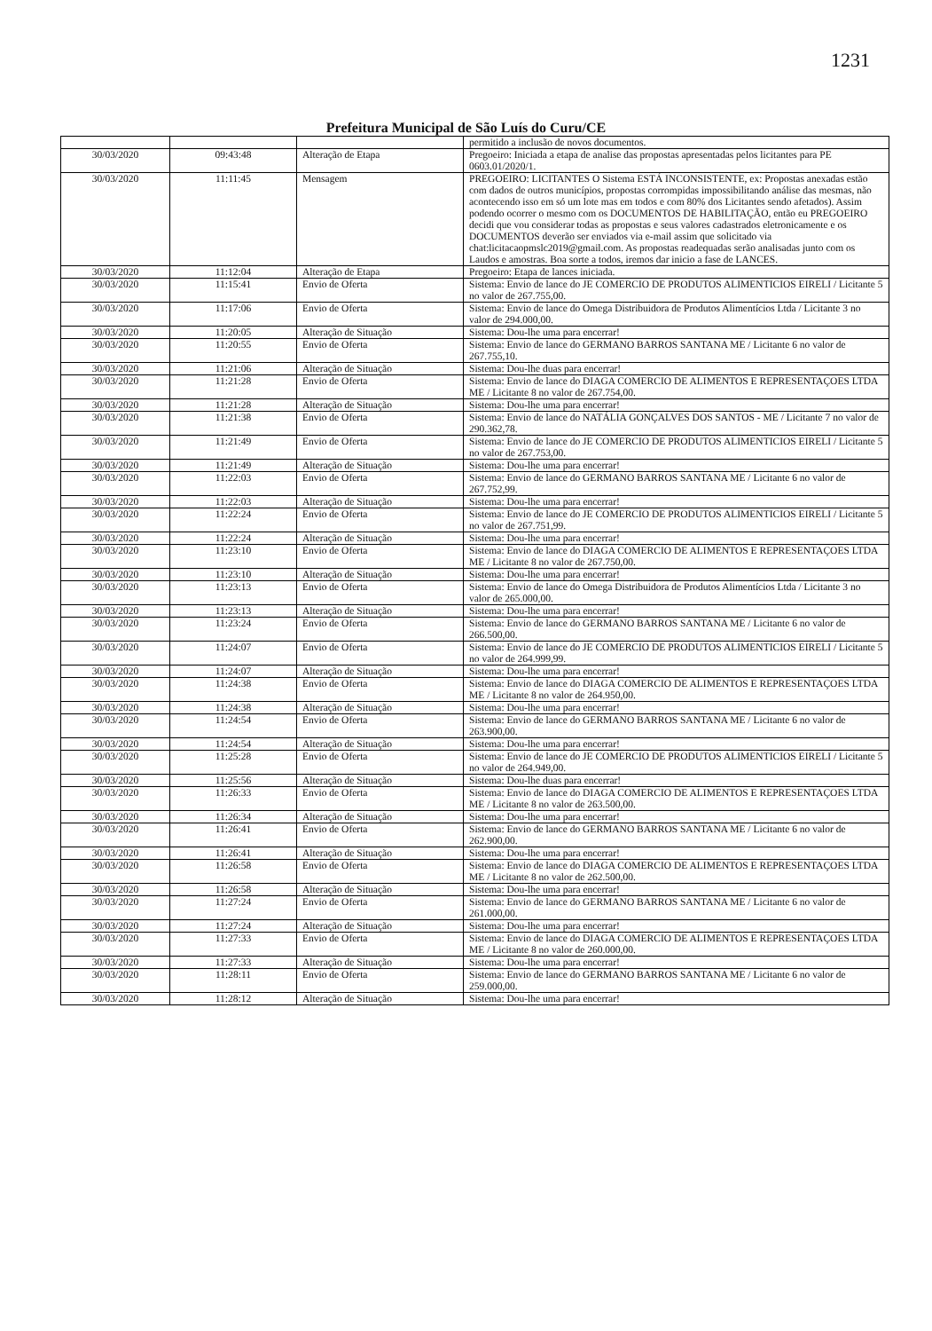1231
Prefeitura Municipal de São Luís do Curu/CE
| | | | permitido a inclusão de novos documentos. |
| 30/03/2020 | 09:43:48 | Alteração de Etapa | Pregoeiro: Iniciada a etapa de analise das propostas apresentadas pelos licitantes para PE 0603.01/2020/1. |
| 30/03/2020 | 11:11:45 | Mensagem | PREGOEIRO: LICITANTES O Sistema ESTÁ INCONSISTENTE, ex: Propostas anexadas estão com dados de outros municípios, propostas corrompidas impossibilitando análise das mesmas, não acontecendo isso em só um lote mas em todos e com 80% dos Licitantes sendo afetados). Assim podendo ocorrer o mesmo com os DOCUMENTOS DE HABILITAÇÃO, então eu PREGOEIRO decidi que vou considerar todas as propostas e seus valores cadastrados eletronicamente e os DOCUMENTOS deverão ser enviados via e-mail assim que solicitado via chat:licitacaopmslc2019@gmail.com. As propostas readequadas serão analisadas junto com os Laudos e amostras. Boa sorte a todos, iremos dar inicio a fase de LANCES. |
| 30/03/2020 | 11:12:04 | Alteração de Etapa | Pregoeiro: Etapa de lances iniciada. |
| 30/03/2020 | 11:15:41 | Envio de Oferta | Sistema: Envio de lance do JE COMERCIO DE PRODUTOS ALIMENTICIOS EIRELI / Licitante 5 no valor de 267.755,00. |
| 30/03/2020 | 11:17:06 | Envio de Oferta | Sistema: Envio de lance do Omega Distribuidora de Produtos Alimentícios Ltda / Licitante 3 no valor de 294.000,00. |
| 30/03/2020 | 11:20:05 | Alteração de Situação | Sistema: Dou-lhe uma para encerrar! |
| 30/03/2020 | 11:20:55 | Envio de Oferta | Sistema: Envio de lance do GERMANO BARROS SANTANA ME / Licitante 6 no valor de 267.755,10. |
| 30/03/2020 | 11:21:06 | Alteração de Situação | Sistema: Dou-lhe duas para encerrar! |
| 30/03/2020 | 11:21:28 | Envio de Oferta | Sistema: Envio de lance do DIAGA COMERCIO DE ALIMENTOS E REPRESENTAÇOES LTDA ME / Licitante 8 no valor de 267.754,00. |
| 30/03/2020 | 11:21:28 | Alteração de Situação | Sistema: Dou-lhe uma para encerrar! |
| 30/03/2020 | 11:21:38 | Envio de Oferta | Sistema: Envio de lance do NATÁLIA GONÇALVES DOS SANTOS - ME / Licitante 7 no valor de 290.362,78. |
| 30/03/2020 | 11:21:49 | Envio de Oferta | Sistema: Envio de lance do JE COMERCIO DE PRODUTOS ALIMENTICIOS EIRELI / Licitante 5 no valor de 267.753,00. |
| 30/03/2020 | 11:21:49 | Alteração de Situação | Sistema: Dou-lhe uma para encerrar! |
| 30/03/2020 | 11:22:03 | Envio de Oferta | Sistema: Envio de lance do GERMANO BARROS SANTANA ME / Licitante 6 no valor de 267.752,99. |
| 30/03/2020 | 11:22:03 | Alteração de Situação | Sistema: Dou-lhe uma para encerrar! |
| 30/03/2020 | 11:22:24 | Envio de Oferta | Sistema: Envio de lance do JE COMERCIO DE PRODUTOS ALIMENTICIOS EIRELI / Licitante 5 no valor de 267.751,99. |
| 30/03/2020 | 11:22:24 | Alteração de Situação | Sistema: Dou-lhe uma para encerrar! |
| 30/03/2020 | 11:23:10 | Envio de Oferta | Sistema: Envio de lance do DIAGA COMERCIO DE ALIMENTOS E REPRESENTAÇOES LTDA ME / Licitante 8 no valor de 267.750,00. |
| 30/03/2020 | 11:23:10 | Alteração de Situação | Sistema: Dou-lhe uma para encerrar! |
| 30/03/2020 | 11:23:13 | Envio de Oferta | Sistema: Envio de lance do Omega Distribuidora de Produtos Alimentícios Ltda / Licitante 3 no valor de 265.000,00. |
| 30/03/2020 | 11:23:13 | Alteração de Situação | Sistema: Dou-lhe uma para encerrar! |
| 30/03/2020 | 11:23:24 | Envio de Oferta | Sistema: Envio de lance do GERMANO BARROS SANTANA ME / Licitante 6 no valor de 266.500,00. |
| 30/03/2020 | 11:24:07 | Envio de Oferta | Sistema: Envio de lance do JE COMERCIO DE PRODUTOS ALIMENTICIOS EIRELI / Licitante 5 no valor de 264.999,99. |
| 30/03/2020 | 11:24:07 | Alteração de Situação | Sistema: Dou-lhe uma para encerrar! |
| 30/03/2020 | 11:24:38 | Envio de Oferta | Sistema: Envio de lance do DIAGA COMERCIO DE ALIMENTOS E REPRESENTAÇOES LTDA ME / Licitante 8 no valor de 264.950,00. |
| 30/03/2020 | 11:24:38 | Alteração de Situação | Sistema: Dou-lhe uma para encerrar! |
| 30/03/2020 | 11:24:54 | Envio de Oferta | Sistema: Envio de lance do GERMANO BARROS SANTANA ME / Licitante 6 no valor de 263.900,00. |
| 30/03/2020 | 11:24:54 | Alteração de Situação | Sistema: Dou-lhe uma para encerrar! |
| 30/03/2020 | 11:25:28 | Envio de Oferta | Sistema: Envio de lance do JE COMERCIO DE PRODUTOS ALIMENTICIOS EIRELI / Licitante 5 no valor de 264.949,00. |
| 30/03/2020 | 11:25:56 | Alteração de Situação | Sistema: Dou-lhe duas para encerrar! |
| 30/03/2020 | 11:26:33 | Envio de Oferta | Sistema: Envio de lance do DIAGA COMERCIO DE ALIMENTOS E REPRESENTAÇOES LTDA ME / Licitante 8 no valor de 263.500,00. |
| 30/03/2020 | 11:26:34 | Alteração de Situação | Sistema: Dou-lhe uma para encerrar! |
| 30/03/2020 | 11:26:41 | Envio de Oferta | Sistema: Envio de lance do GERMANO BARROS SANTANA ME / Licitante 6 no valor de 262.900,00. |
| 30/03/2020 | 11:26:41 | Alteração de Situação | Sistema: Dou-lhe uma para encerrar! |
| 30/03/2020 | 11:26:58 | Envio de Oferta | Sistema: Envio de lance do DIAGA COMERCIO DE ALIMENTOS E REPRESENTAÇOES LTDA ME / Licitante 8 no valor de 262.500,00. |
| 30/03/2020 | 11:26:58 | Alteração de Situação | Sistema: Dou-lhe uma para encerrar! |
| 30/03/2020 | 11:27:24 | Envio de Oferta | Sistema: Envio de lance do GERMANO BARROS SANTANA ME / Licitante 6 no valor de 261.000,00. |
| 30/03/2020 | 11:27:24 | Alteração de Situação | Sistema: Dou-lhe uma para encerrar! |
| 30/03/2020 | 11:27:33 | Envio de Oferta | Sistema: Envio de lance do DIAGA COMERCIO DE ALIMENTOS E REPRESENTAÇOES LTDA ME / Licitante 8 no valor de 260.000,00. |
| 30/03/2020 | 11:27:33 | Alteração de Situação | Sistema: Dou-lhe uma para encerrar! |
| 30/03/2020 | 11:28:11 | Envio de Oferta | Sistema: Envio de lance do GERMANO BARROS SANTANA ME / Licitante 6 no valor de 259.000,00. |
| 30/03/2020 | 11:28:12 | Alteração de Situação | Sistema: Dou-lhe uma para encerrar! |